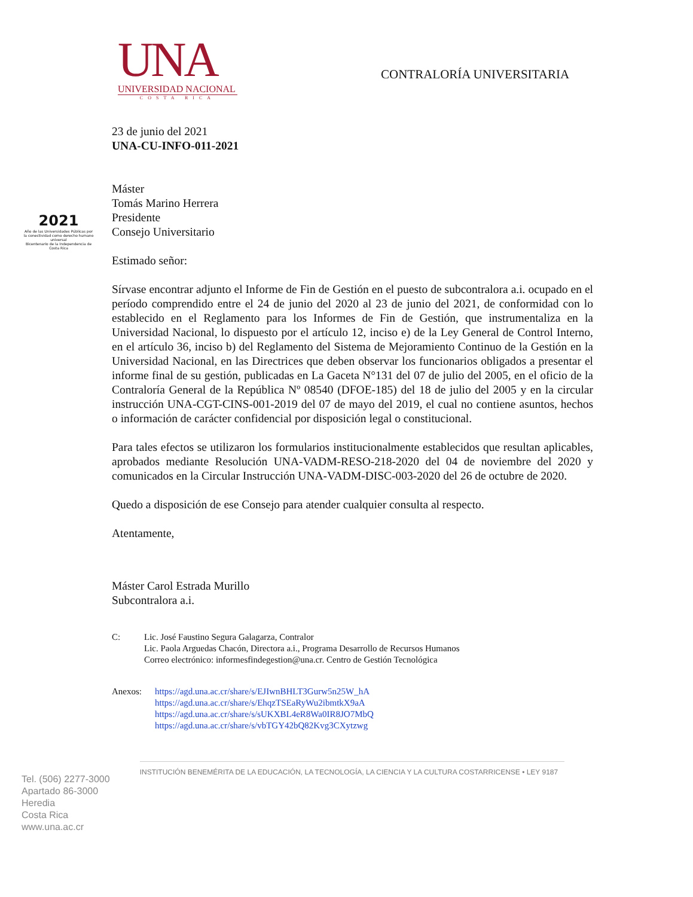UNA
UNIVERSIDAD NACIONAL
COSTA RICA
CONTRALORÍA UNIVERSITARIA
2021
Año de las Universidades Públicas por la conectividad como derecho humano universal
Bicentenario de la Independencia de Costa Rica
23 de junio del 2021
UNA-CU-INFO-011-2021
Máster
Tomás Marino Herrera
Presidente
Consejo Universitario
Estimado señor:
Sírvase encontrar adjunto el Informe de Fin de Gestión en el puesto de subcontralora a.i. ocupado en el período comprendido entre el 24 de junio del 2020 al 23 de junio del 2021, de conformidad con lo establecido en el Reglamento para los Informes de Fin de Gestión, que instrumentaliza en la Universidad Nacional, lo dispuesto por el artículo 12, inciso e) de la Ley General de Control Interno, en el artículo 36, inciso b) del Reglamento del Sistema de Mejoramiento Continuo de la Gestión en la Universidad Nacional, en las Directrices que deben observar los funcionarios obligados a presentar el informe final de su gestión, publicadas en La Gaceta N°131 del 07 de julio del 2005, en el oficio de la Contraloría General de la República Nº 08540 (DFOE-185) del 18 de julio del 2005 y en la circular instrucción UNA-CGT-CINS-001-2019 del 07 de mayo del 2019, el cual no contiene asuntos, hechos o información de carácter confidencial por disposición legal o constitucional.
Para tales efectos se utilizaron los formularios institucionalmente establecidos que resultan aplicables, aprobados mediante Resolución UNA-VADM-RESO-218-2020 del 04 de noviembre del 2020 y comunicados en la Circular Instrucción UNA-VADM-DISC-003-2020 del 26 de octubre de 2020.
Quedo a disposición de ese Consejo para atender cualquier consulta al respecto.
Atentamente,
Máster Carol Estrada Murillo
Subcontralora a.i.
C: Lic. José Faustino Segura Galagarza, Contralor
Lic. Paola Arguedas Chacón, Directora a.i., Programa Desarrollo de Recursos Humanos
Correo electrónico: informesfindegestion@una.cr. Centro de Gestión Tecnológica
Anexos: https://agd.una.ac.cr/share/s/EJIwnBHLT3Gurw5n25W_hA
https://agd.una.ac.cr/share/s/EhqzTSEaRyWu2ibmtkX9aA
https://agd.una.ac.cr/share/s/sUKXBL4eR8Wa0IR8JO7MbQ
https://agd.una.ac.cr/share/s/vbTGY42bQ82Kvg3CXytzwg
Tel. (506) 2277-3000
Apartado 86-3000
Heredia
Costa Rica
www.una.ac.cr
INSTITUCIÓN BENEMÉRITA DE LA EDUCACIÓN, LA TECNOLOGÍA, LA CIENCIA Y LA CULTURA COSTARRICENSE • LEY 9187